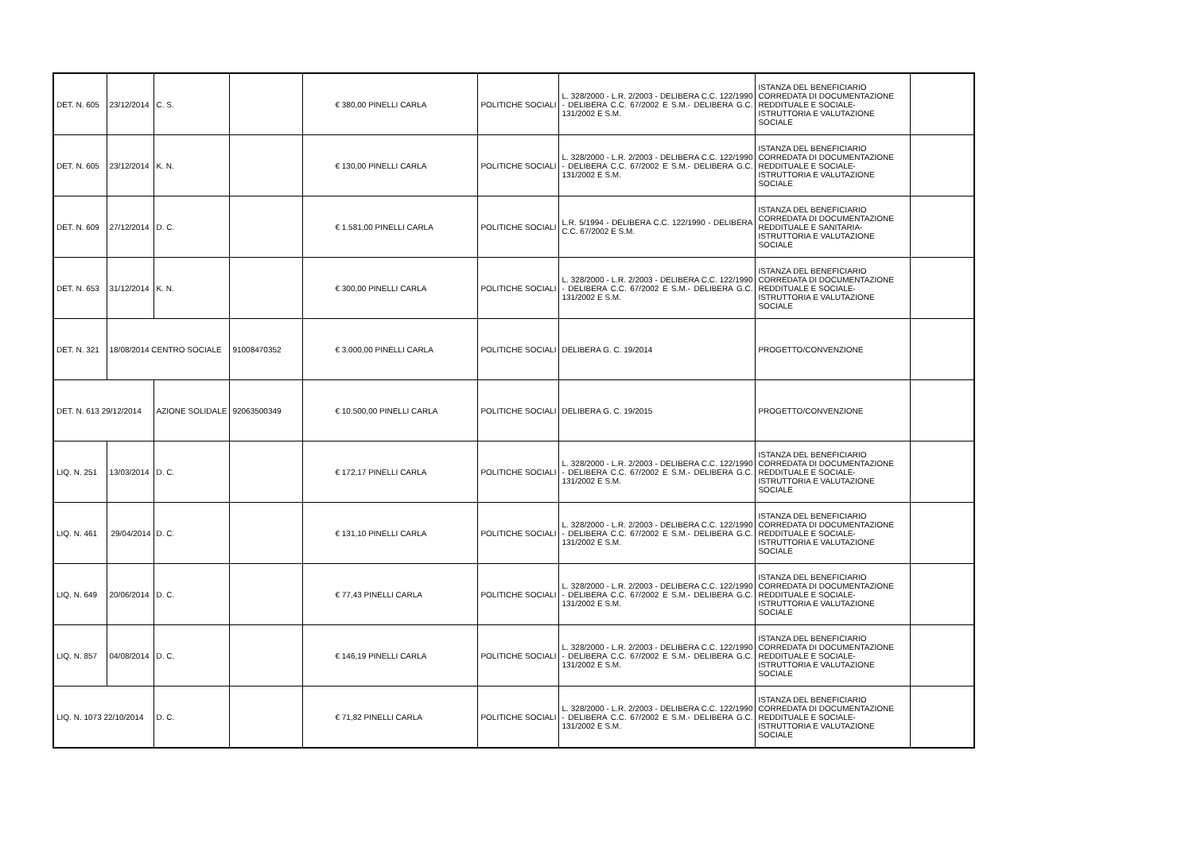| DET. N. 605 | 23/12/2014 | C. S. | | € 380,00 PINELLI CARLA | POLITICHE SOCIALI | L. 328/2000 - L.R. 2/2003 - DELIBERA C.C. 122/1990 - DELIBERA C.C. 67/2002 E S.M.- DELIBERA G.C. 131/2002 E S.M. | ISTANZA DEL BENEFICIARIO CORREDATA DI DOCUMENTAZIONE REDDITUALE E SOCIALE- ISTRUTTORIA E VALUTAZIONE SOCIALE | |
| DET. N. 605 | 23/12/2014 | K. N. | | € 130,00 PINELLI CARLA | POLITICHE SOCIALI | L. 328/2000 - L.R. 2/2003 - DELIBERA C.C. 122/1990 - DELIBERA C.C. 67/2002 E S.M.- DELIBERA G.C. 131/2002 E S.M. | ISTANZA DEL BENEFICIARIO CORREDATA DI DOCUMENTAZIONE REDDITUALE E SOCIALE- ISTRUTTORIA E VALUTAZIONE SOCIALE | |
| DET. N. 609 | 27/12/2014 | D. C. | | € 1.581,00 PINELLI CARLA | POLITICHE SOCIALI | L.R. 5/1994 - DELIBERA C.C. 122/1990 - DELIBERA C.C. 67/2002 E S.M. | ISTANZA DEL BENEFICIARIO CORREDATA DI DOCUMENTAZIONE REDDITUALE E SANITARIA- ISTRUTTORIA E VALUTAZIONE SOCIALE | |
| DET. N. 653 | 31/12/2014 | K. N. | | € 300,00 PINELLI CARLA | POLITICHE SOCIALI | L. 328/2000 - L.R. 2/2003 - DELIBERA C.C. 122/1990 - DELIBERA C.C. 67/2002 E S.M.- DELIBERA G.C. 131/2002 E S.M. | ISTANZA DEL BENEFICIARIO CORREDATA DI DOCUMENTAZIONE REDDITUALE E SOCIALE- ISTRUTTORIA E VALUTAZIONE SOCIALE | |
| DET. N. 321 | 18/08/2014 CENTRO SOCIALE | | 91008470352 | € 3.000,00 PINELLI CARLA | POLITICHE SOCIALI | DELIBERA G. C. 19/2014 | PROGETTO/CONVENZIONE | |
| DET. N. 613 29/12/2014 | | AZIONE SOLIDALE | 92063500349 | € 10.500,00 PINELLI CARLA | POLITICHE SOCIALI | DELIBERA G. C. 19/2015 | PROGETTO/CONVENZIONE | |
| LIQ. N. 251 | 13/03/2014 | D. C. | | € 172,17 PINELLI CARLA | POLITICHE SOCIALI | L. 328/2000 - L.R. 2/2003 - DELIBERA C.C. 122/1990 - DELIBERA C.C. 67/2002 E S.M.- DELIBERA G.C. 131/2002 E S.M. | ISTANZA DEL BENEFICIARIO CORREDATA DI DOCUMENTAZIONE REDDITUALE E SOCIALE- ISTRUTTORIA E VALUTAZIONE SOCIALE | |
| LIQ. N. 461 | 29/04/2014 | D. C. | | € 131,10 PINELLI CARLA | POLITICHE SOCIALI | L. 328/2000 - L.R. 2/2003 - DELIBERA C.C. 122/1990 - DELIBERA C.C. 67/2002 E S.M.- DELIBERA G.C. 131/2002 E S.M. | ISTANZA DEL BENEFICIARIO CORREDATA DI DOCUMENTAZIONE REDDITUALE E SOCIALE- ISTRUTTORIA E VALUTAZIONE SOCIALE | |
| LIQ. N. 649 | 20/06/2014 | D. C. | | € 77,43 PINELLI CARLA | POLITICHE SOCIALI | L. 328/2000 - L.R. 2/2003 - DELIBERA C.C. 122/1990 - DELIBERA C.C. 67/2002 E S.M.- DELIBERA G.C. 131/2002 E S.M. | ISTANZA DEL BENEFICIARIO CORREDATA DI DOCUMENTAZIONE REDDITUALE E SOCIALE- ISTRUTTORIA E VALUTAZIONE SOCIALE | |
| LIQ. N. 857 | 04/08/2014 | D. C. | | € 146,19 PINELLI CARLA | POLITICHE SOCIALI | L. 328/2000 - L.R. 2/2003 - DELIBERA C.C. 122/1990 - DELIBERA C.C. 67/2002 E S.M.- DELIBERA G.C. 131/2002 E S.M. | ISTANZA DEL BENEFICIARIO CORREDATA DI DOCUMENTAZIONE REDDITUALE E SOCIALE- ISTRUTTORIA E VALUTAZIONE SOCIALE | |
| LIQ. N. 1073 22/10/2014 | | D. C. | | € 71,82 PINELLI CARLA | POLITICHE SOCIALI | L. 328/2000 - L.R. 2/2003 - DELIBERA C.C. 122/1990 - DELIBERA C.C. 67/2002 E S.M.- DELIBERA G.C. 131/2002 E S.M. | ISTANZA DEL BENEFICIARIO CORREDATA DI DOCUMENTAZIONE REDDITUALE E SOCIALE- ISTRUTTORIA E VALUTAZIONE SOCIALE | |